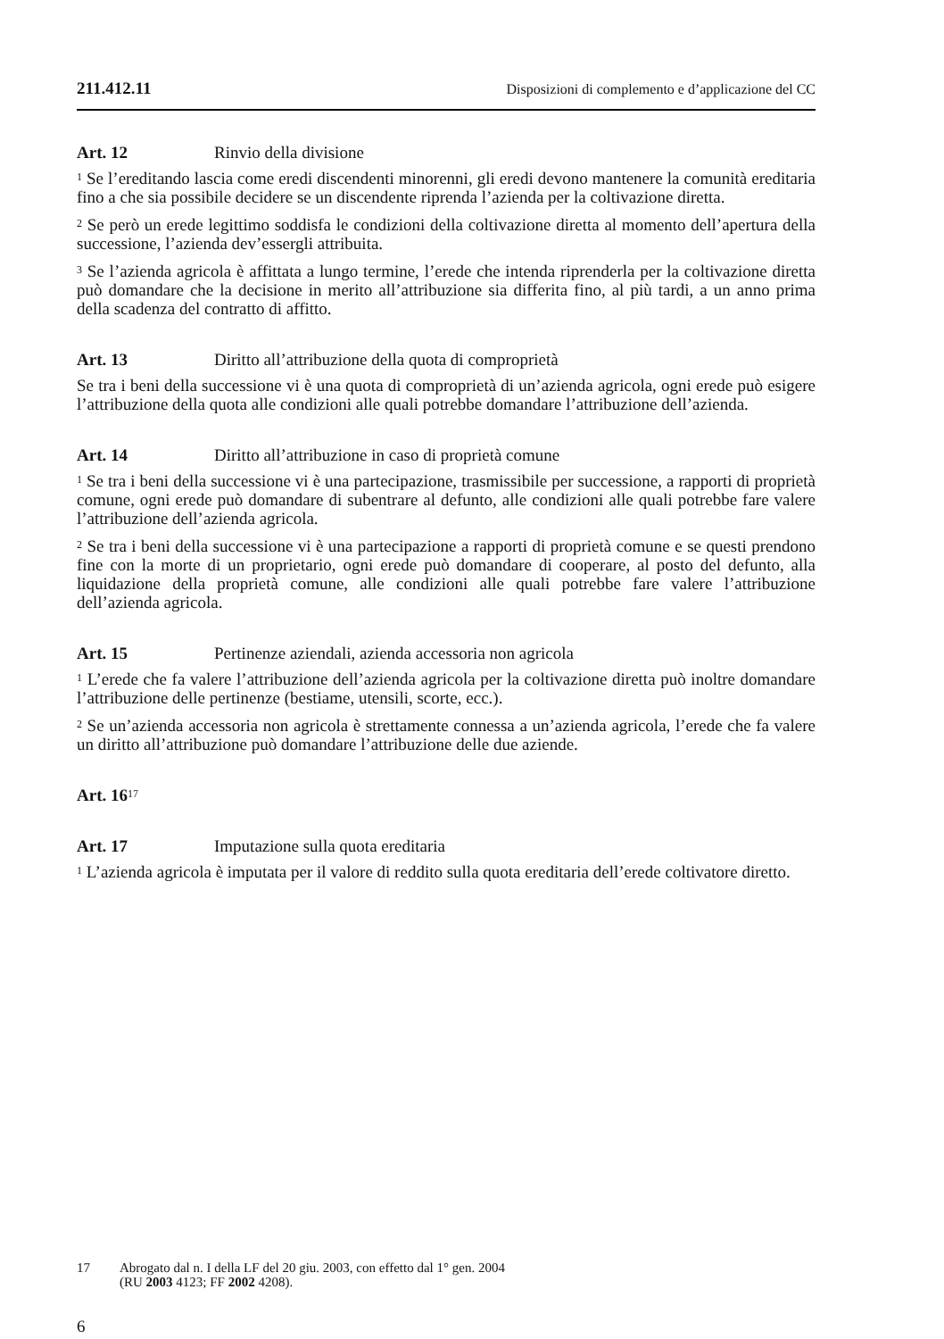211.412.11 Disposizioni di complemento e d’applicazione del CC
Art. 12 Rinvio della divisione
<sup>1</sup> Se l’ereditando lascia come eredi discendenti minorenni, gli eredi devono mantenere la comunità ereditaria fino a che sia possibile decidere se un discendente riprenda l’azienda per la coltivazione diretta.
<sup>2</sup> Se però un erede legittimo soddisfa le condizioni della coltivazione diretta al momento dell’apertura della successione, l’azienda dev’essergli attribuita.
<sup>3</sup> Se l’azienda agricola è affittata a lungo termine, l’erede che intenda riprenderla per la coltivazione diretta può domandare che la decisione in merito all’attribuzione sia differita fino, al più tardi, a un anno prima della scadenza del contratto di affitto.
Art. 13 Diritto all’attribuzione della quota di comproprietà
Se tra i beni della successione vi è una quota di comproprietà di un’azienda agricola, ogni erede può esigere l’attribuzione della quota alle condizioni alle quali potrebbe domandare l’attribuzione dell’azienda.
Art. 14 Diritto all’attribuzione in caso di proprietà comune
<sup>1</sup> Se tra i beni della successione vi è una partecipazione, trasmissibile per successione, a rapporti di proprietà comune, ogni erede può domandare di subentrare al defunto, alle condizioni alle quali potrebbe fare valere l’attribuzione dell’azienda agricola.
<sup>2</sup> Se tra i beni della successione vi è una partecipazione a rapporti di proprietà comune e se questi prendono fine con la morte di un proprietario, ogni erede può domandare di cooperare, al posto del defunto, alla liquidazione della proprietà comune, alle condizioni alle quali potrebbe fare valere l’attribuzione dell’azienda agricola.
Art. 15 Pertinenze aziendali, azienda accessoria non agricola
<sup>1</sup> L’erede che fa valere l’attribuzione dell’azienda agricola per la coltivazione diretta può inoltre domandare l’attribuzione delle pertinenze (bestiame, utensili, scorte, ecc.).
<sup>2</sup> Se un’azienda accessoria non agricola è strettamente connessa a un’azienda agricola, l’erede che fa valere un diritto all’attribuzione può domandare l’attribuzione delle due aziende.
Art. 16<sup>17</sup>
Art. 17 Imputazione sulla quota ereditaria
<sup>1</sup> L’azienda agricola è imputata per il valore di reddito sulla quota ereditaria dell’erede coltivatore diretto.
17 Abrogato dal n. I della LF del 20 giu. 2003, con effetto dal 1° gen. 2004
(RU 2003 4123; FF 2002 4208).
6